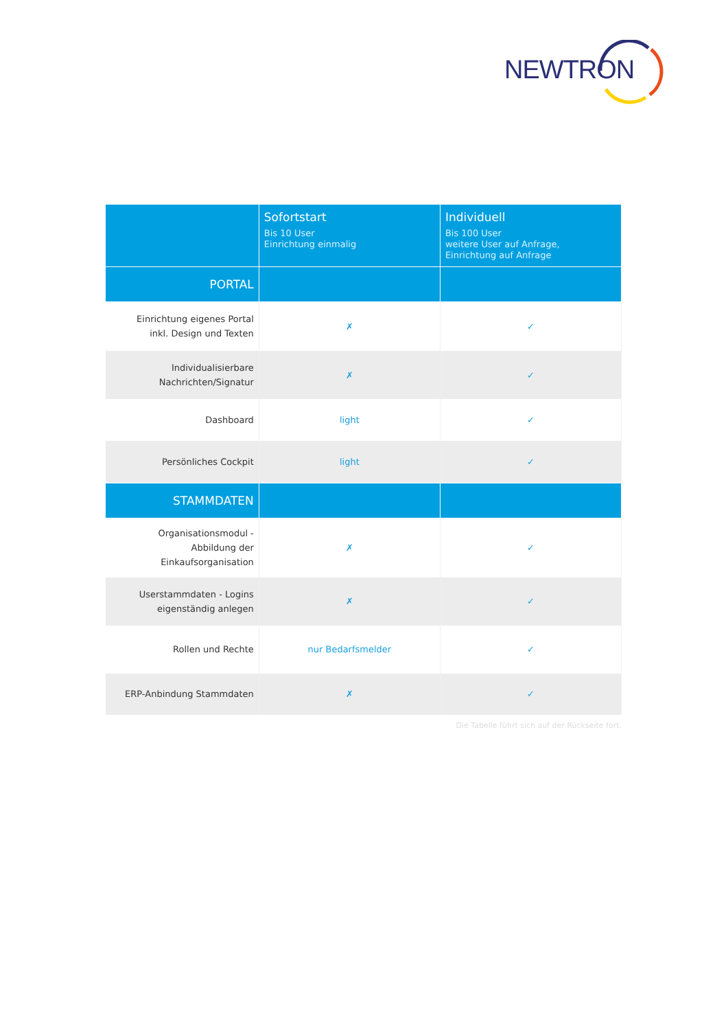NEWTRON
| | Sofortstart Bis 10 User Einrichtung einmalig | Individuell Bis 100 User weitere User auf Anfrage, Einrichtung auf Anfrage |
| --- | --- | --- |
| PORTAL | | |
| Einrichtung eigenes Portal inkl. Design und Texten | ✗ | ✓ |
| Individualisierbare Nachrichten/Signatur | ✗ | ✓ |
| Dashboard | light | ✓ |
| Persönliches Cockpit | light | ✓ |
| STAMMDATEN | | |
| Organisationsmodul - Abbildung der Einkaufsorganisation | ✗ | ✓ |
| Userstammdaten - Logins eigenständig anlegen | ✗ | ✓ |
| Rollen und Rechte | nur Bedarfsmelder | ✓ |
| ERP-Anbindung Stammdaten | ✗ | ✓ |
Die Tabelle führt sich auf der Rückseite fort.